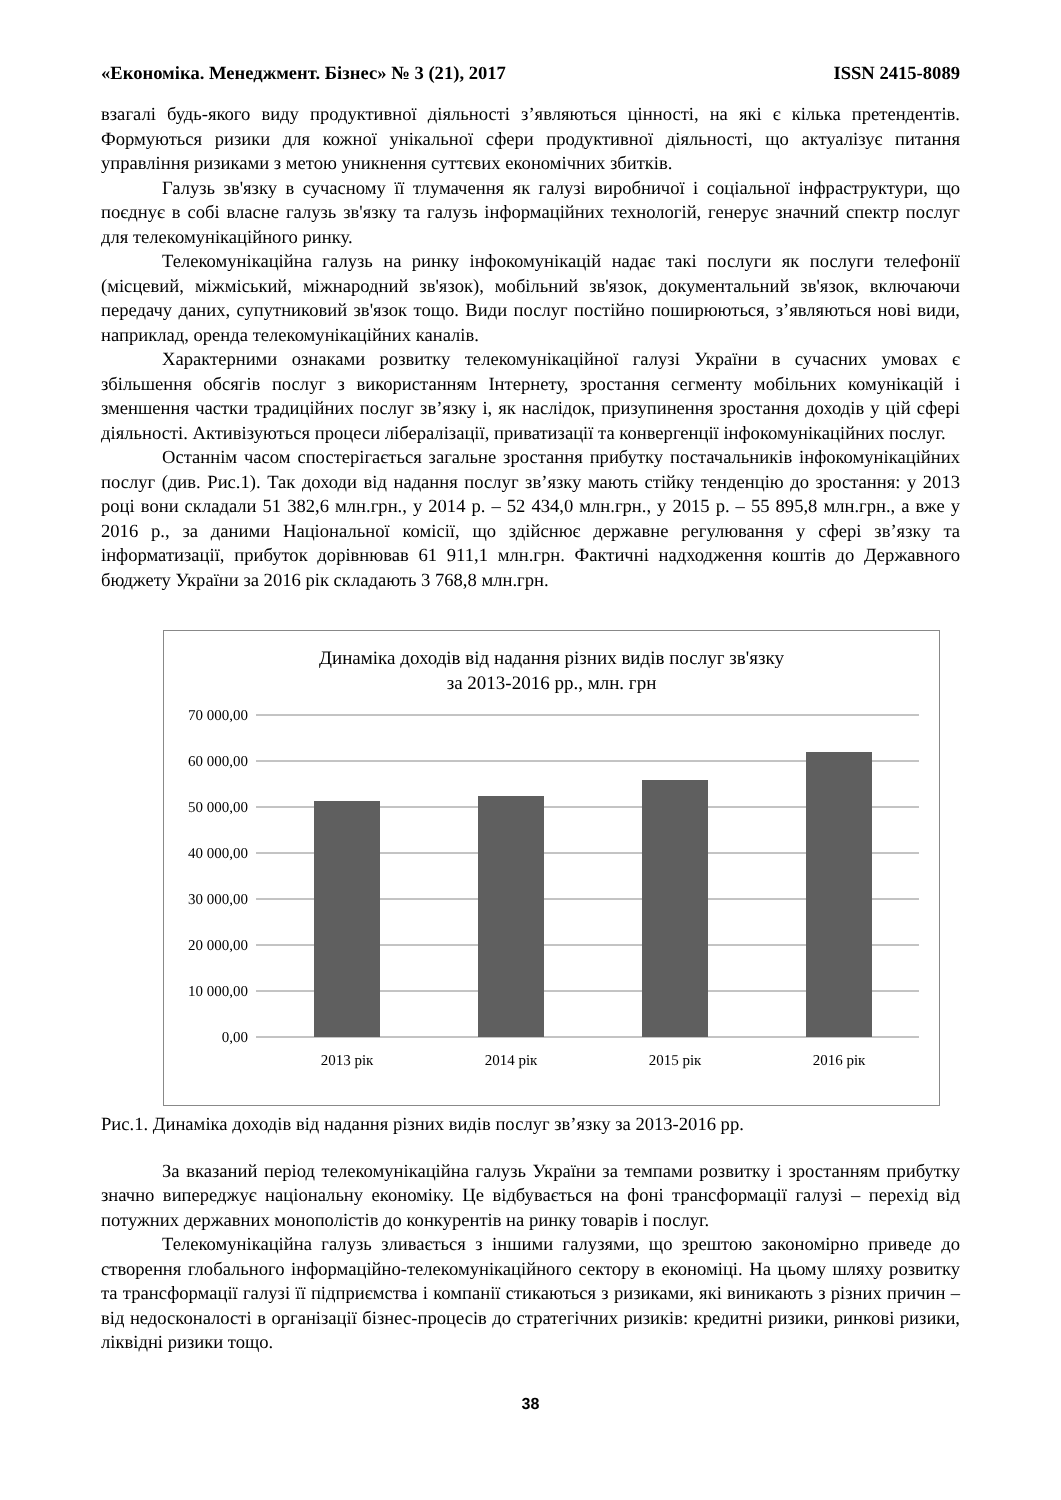«Економіка. Менеджмент. Бізнес» № 3 (21), 2017 ISSN 2415-8089
взагалі будь-якого виду продуктивної діяльності з’являються цінності, на які є кілька претендентів. Формуються ризики для кожної унікальної сфери продуктивної діяльності, що актуалізує питання управління ризиками з метою уникнення суттєвих економічних збитків.
Галузь зв'язку в сучасному її тлумачення як галузі виробничої і соціальної інфраструктури, що поєднує в собі власне галузь зв'язку та галузь інформаційних технологій, генерує значний спектр послуг для телекомунікаційного ринку.
Телекомунікаційна галузь на ринку інфокомунікацій надає такі послуги як послуги телефонії (місцевий, міжміський, міжнародний зв'язок), мобільний зв'язок, документальний зв'язок, включаючи передачу даних, супутниковий зв'язок тощо. Види послуг постійно поширюються, з’являються нові види, наприклад, оренда телекомунікаційних каналів.
Характерними ознаками розвитку телекомунікаційної галузі України в сучасних умовах є збільшення обсягів послуг з використанням Інтернету, зростання сегменту мобільних комунікацій і зменшення частки традиційних послуг зв’язку і, як наслідок, призупинення зростання доходів у цій сфері діяльності. Активізуються процеси лібералізації, приватизації та конвергенції інфокомунікаційних послуг.
Останнім часом спостерігається загальне зростання прибутку постачальників інфокомунікаційних послуг (див. Рис.1). Так доходи від надання послуг зв’язку мають стійку тенденцію до зростання: у 2013 році вони складали 51 382,6 млн.грн., у 2014 р. – 52 434,0 млн.грн., у 2015 р. – 55 895,8 млн.грн., а вже у 2016 р., за даними Національної комісії, що здійснює державне регулювання у сфері зв’язку та інформатизації, прибуток дорівнював 61 911,1 млн.грн. Фактичні надходження коштів до Державного бюджету України за 2016 рік складають 3 768,8 млн.грн.
Динаміка доходів від надання різних видів послуг зв'язку
за 2013-2016 рр., млн. грн
70 000,00
60 000,00
50 000,00
40 000,00
30 000,00
20 000,00
10 000,00
0,00
2013 рік
2014 рік
2015 рік
2016 рік
Рис.1. Динаміка доходів від надання різних видів послуг зв’язку за 2013-2016 рр.
За вказаний період телекомунікаційна галузь України за темпами розвитку і зростанням прибутку значно випереджує національну економіку. Це відбувається на фоні трансформації галузі – перехід від потужних державних монополістів до конкурентів на ринку товарів і послуг.
Телекомунікаційна галузь зливається з іншими галузями, що зрештою закономірно приведе до створення глобального інформаційно-телекомунікаційного сектору в економіці. На цьому шляху розвитку та трансформації галузі її підприємства і компанії стикаються з ризиками, які виникають з різних причин – від недосконалості в організації бізнес-процесів до стратегічних ризиків: кредитні ризики, ринкові ризики, ліквідні ризики тощо.
38